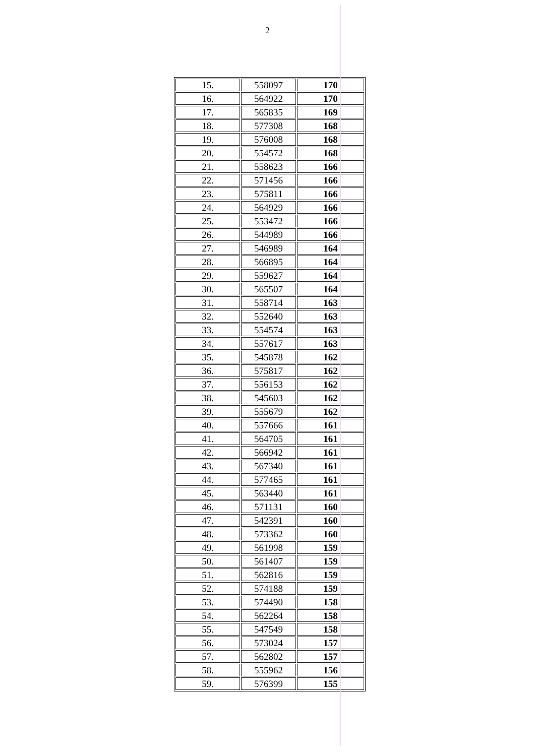2
| 15. | 558097 | 170 |
| 16. | 564922 | 170 |
| 17. | 565835 | 169 |
| 18. | 577308 | 168 |
| 19. | 576008 | 168 |
| 20. | 554572 | 168 |
| 21. | 558623 | 166 |
| 22. | 571456 | 166 |
| 23. | 575811 | 166 |
| 24. | 564929 | 166 |
| 25. | 553472 | 166 |
| 26. | 544989 | 166 |
| 27. | 546989 | 164 |
| 28. | 566895 | 164 |
| 29. | 559627 | 164 |
| 30. | 565507 | 164 |
| 31. | 558714 | 163 |
| 32. | 552640 | 163 |
| 33. | 554574 | 163 |
| 34. | 557617 | 163 |
| 35. | 545878 | 162 |
| 36. | 575817 | 162 |
| 37. | 556153 | 162 |
| 38. | 545603 | 162 |
| 39. | 555679 | 162 |
| 40. | 557666 | 161 |
| 41. | 564705 | 161 |
| 42. | 566942 | 161 |
| 43. | 567340 | 161 |
| 44. | 577465 | 161 |
| 45. | 563440 | 161 |
| 46. | 571131 | 160 |
| 47. | 542391 | 160 |
| 48. | 573362 | 160 |
| 49. | 561998 | 159 |
| 50. | 561407 | 159 |
| 51. | 562816 | 159 |
| 52. | 574188 | 159 |
| 53. | 574490 | 158 |
| 54. | 562264 | 158 |
| 55. | 547549 | 158 |
| 56. | 573024 | 157 |
| 57. | 562802 | 157 |
| 58. | 555962 | 156 |
| 59. | 576399 | 155 |